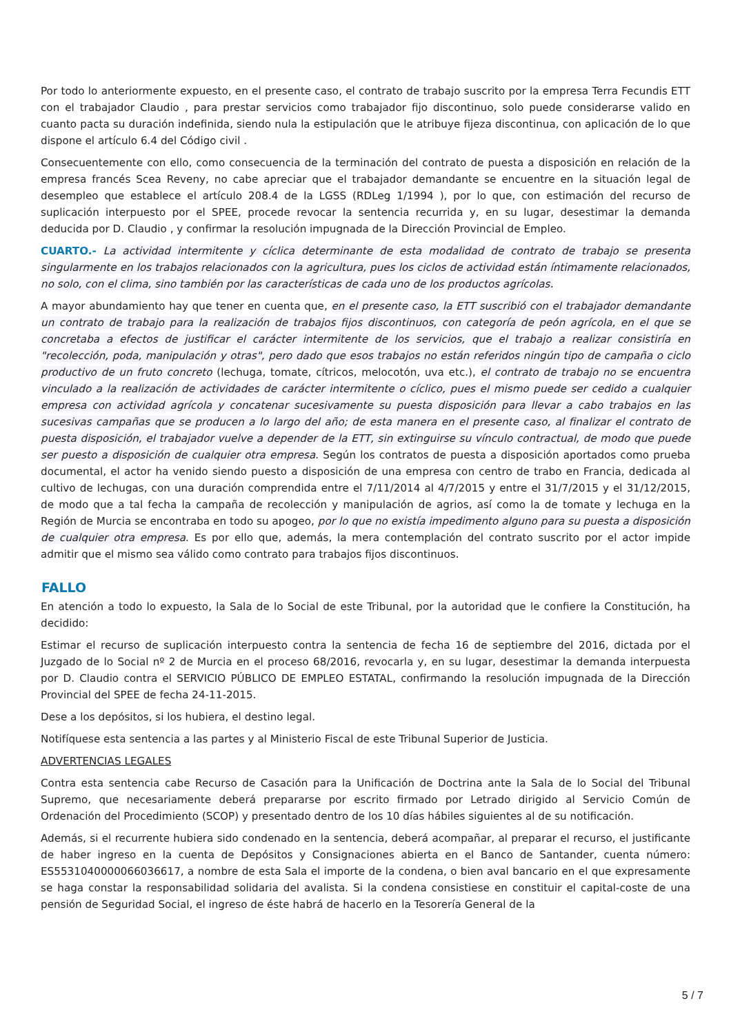Por todo lo anteriormente expuesto, en el presente caso, el contrato de trabajo suscrito por la empresa Terra Fecundis ETT con el trabajador Claudio , para prestar servicios como trabajador fijo discontinuo, solo puede considerarse valido en cuanto pacta su duración indefinida, siendo nula la estipulación que le atribuye fijeza discontinua, con aplicación de lo que dispone el artículo 6.4 del Código civil .
Consecuentemente con ello, como consecuencia de la terminación del contrato de puesta a disposición en relación de la empresa francés Scea Reveny, no cabe apreciar que el trabajador demandante se encuentre en la situación legal de desempleo que establece el artículo 208.4 de la LGSS (RDLeg 1/1994 ), por lo que, con estimación del recurso de suplicación interpuesto por el SPEE, procede revocar la sentencia recurrida y, en su lugar, desestimar la demanda deducida por D. Claudio , y confirmar la resolución impugnada de la Dirección Provincial de Empleo.
CUARTO.- La actividad intermitente y cíclica determinante de esta modalidad de contrato de trabajo se presenta singularmente en los trabajos relacionados con la agricultura, pues los ciclos de actividad están íntimamente relacionados, no solo, con el clima, sino también por las características de cada uno de los productos agrícolas.
A mayor abundamiento hay que tener en cuenta que, en el presente caso, la ETT suscribió con el trabajador demandante un contrato de trabajo para la realización de trabajos fijos discontinuos, con categoría de peón agrícola, en el que se concretaba a efectos de justificar el carácter intermitente de los servicios, que el trabajo a realizar consistiría en "recolección, poda, manipulación y otras", pero dado que esos trabajos no están referidos ningún tipo de campaña o ciclo productivo de un fruto concreto (lechuga, tomate, cítricos, melocotón, uva etc.), el contrato de trabajo no se encuentra vinculado a la realización de actividades de carácter intermitente o cíclico, pues el mismo puede ser cedido a cualquier empresa con actividad agrícola y concatenar sucesivamente su puesta disposición para llevar a cabo trabajos en las sucesivas campañas que se producen a lo largo del año; de esta manera en el presente caso, al finalizar el contrato de puesta disposición, el trabajador vuelve a depender de la ETT, sin extinguirse su vínculo contractual, de modo que puede ser puesto a disposición de cualquier otra empresa. Según los contratos de puesta a disposición aportados como prueba documental, el actor ha venido siendo puesto a disposición de una empresa con centro de trabo en Francia, dedicada al cultivo de lechugas, con una duración comprendida entre el 7/11/2014 al 4/7/2015 y entre el 31/7/2015 y el 31/12/2015, de modo que a tal fecha la campaña de recolección y manipulación de agrios, así como la de tomate y lechuga en la Región de Murcia se encontraba en todo su apogeo, por lo que no existía impedimento alguno para su puesta a disposición de cualquier otra empresa. Es por ello que, además, la mera contemplación del contrato suscrito por el actor impide admitir que el mismo sea válido como contrato para trabajos fijos discontinuos.
FALLO
En atención a todo lo expuesto, la Sala de lo Social de este Tribunal, por la autoridad que le confiere la Constitución, ha decidido:
Estimar el recurso de suplicación interpuesto contra la sentencia de fecha 16 de septiembre del 2016, dictada por el Juzgado de lo Social nº 2 de Murcia en el proceso 68/2016, revocarla y, en su lugar, desestimar la demanda interpuesta por D. Claudio contra el SERVICIO PÚBLICO DE EMPLEO ESTATAL, confirmando la resolución impugnada de la Dirección Provincial del SPEE de fecha 24-11-2015.
Dese a los depósitos, si los hubiera, el destino legal.
Notifíquese esta sentencia a las partes y al Ministerio Fiscal de este Tribunal Superior de Justicia.
ADVERTENCIAS LEGALES
Contra esta sentencia cabe Recurso de Casación para la Unificación de Doctrina ante la Sala de lo Social del Tribunal Supremo, que necesariamente deberá prepararse por escrito firmado por Letrado dirigido al Servicio Común de Ordenación del Procedimiento (SCOP) y presentado dentro de los 10 días hábiles siguientes al de su notificación.
Además, si el recurrente hubiera sido condenado en la sentencia, deberá acompañar, al preparar el recurso, el justificante de haber ingreso en la cuenta de Depósitos y Consignaciones abierta en el Banco de Santander, cuenta número: ES5531040000066036617, a nombre de esta Sala el importe de la condena, o bien aval bancario en el que expresamente se haga constar la responsabilidad solidaria del avalista. Si la condena consistiese en constituir el capital-coste de una pensión de Seguridad Social, el ingreso de éste habrá de hacerlo en la Tesorería General de la
5 / 7